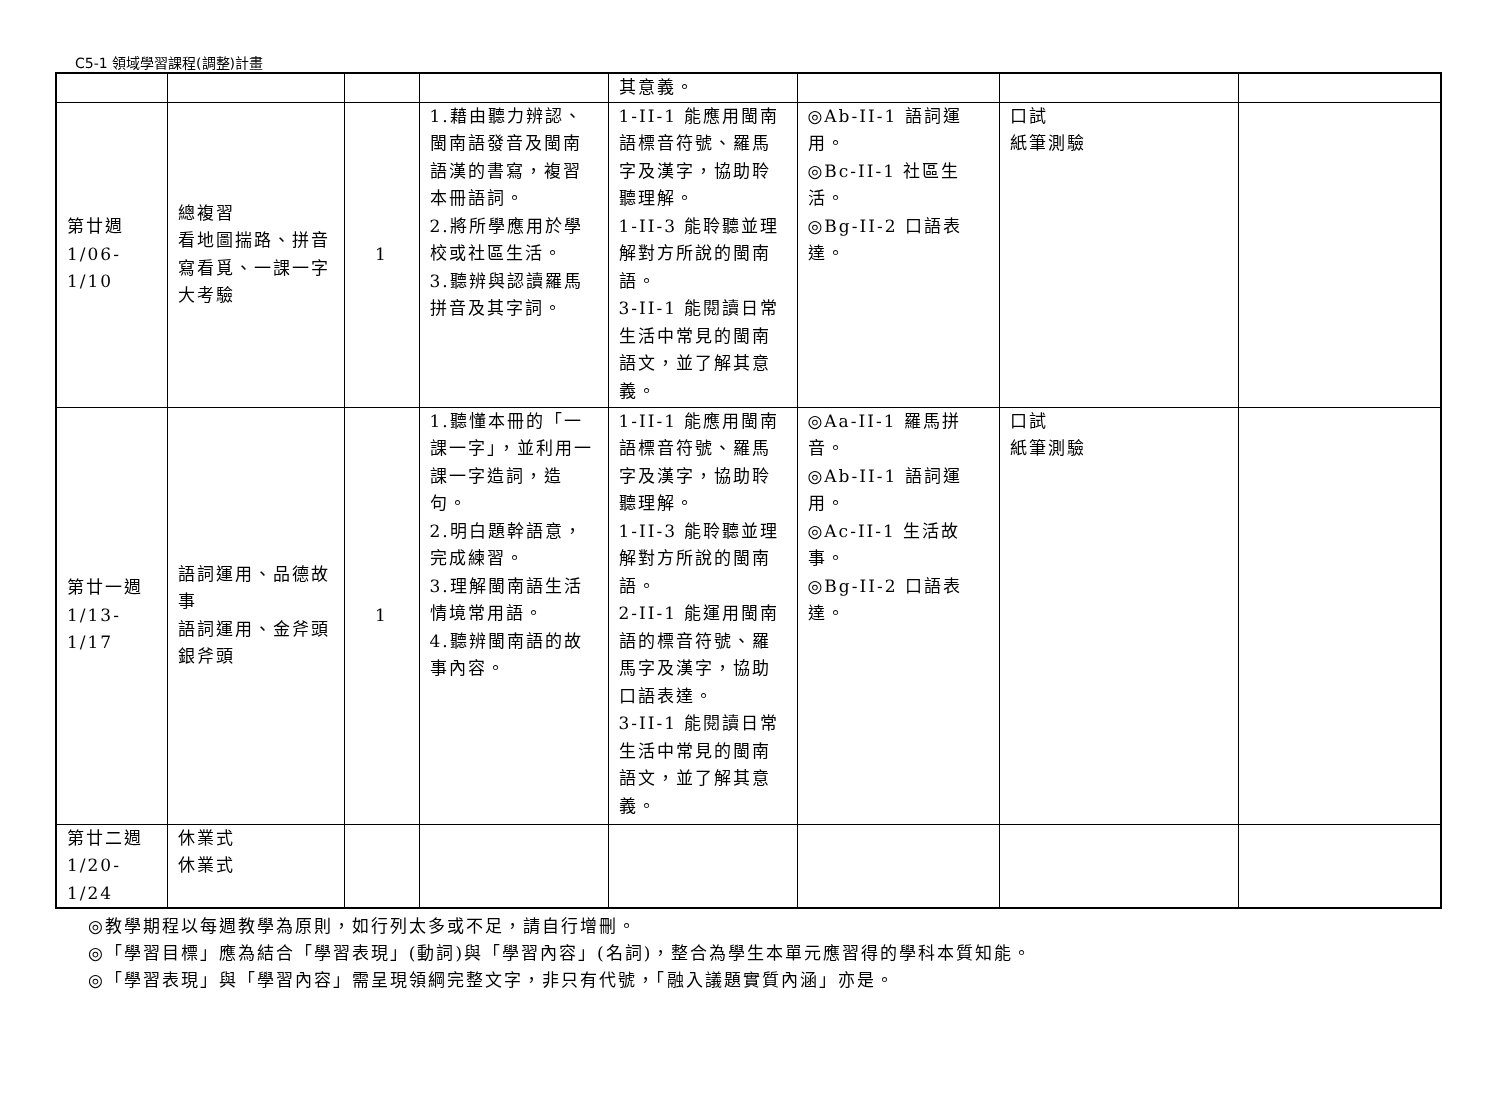C5-1 領域學習課程(調整)計畫
| | | | | 其意義。 | | | |
| 第廿週 1/06-1/10 | 總複習 看地圖揣路、拼音寫看覓、一課一字大考驗 | 1 | 1.藉由聽力辨認、閩南語發音及閩南語漢的書寫，複習本冊語詞。 2.將所學應用於學校或社區生活。 3.聽辨與認讀羅馬拼音及其字詞。 | 1-II-1 能應用閩南語標音符號、羅馬字及漢字，協助聆聽理解。 1-II-3 能聆聽並理解對方所說的閩南語。 3-II-1 能閱讀日常生活中常見的閩南語文，並了解其意義。 | ◎Ab-II-1 語詞運用。 ◎Bc-II-1 社區生活。 ◎Bg-II-2 口語表達。 | 口試 紙筆測驗 | |
| 第廿一週 1/13-1/17 | 語詞運用、品德故事 語詞運用、金斧頭銀斧頭 | 1 | 1.聽懂本冊的「一課一字」，並利用一課一字造詞，造句。 2.明白題幹語意，完成練習。 3.理解閩南語生活情境常用語。 4.聽辨閩南語的故事內容。 | 1-II-1 能應用閩南語標音符號、羅馬字及漢字，協助聆聽理解。 1-II-3 能聆聽並理解對方所說的閩南語。 2-II-1 能運用閩南語的標音符號、羅馬字及漢字，協助口語表達。 3-II-1 能閱讀日常生活中常見的閩南語文，並了解其意義。 | ◎Aa-II-1 羅馬拼音。 ◎Ab-II-1 語詞運用。 ◎Ac-II-1 生活故事。 ◎Bg-II-2 口語表達。 | 口試 紙筆測驗 | |
| 第廿二週 1/20-1/24 | 休業式 休業式 | | | | | | |
◎教學期程以每週教學為原則，如行列太多或不足，請自行增刪。
◎「學習目標」應為結合「學習表現」(動詞)與「學習內容」(名詞)，整合為學生本單元應習得的學科本質知能。
◎「學習表現」與「學習內容」需呈現領綱完整文字，非只有代號，「融入議題實質內涵」亦是。